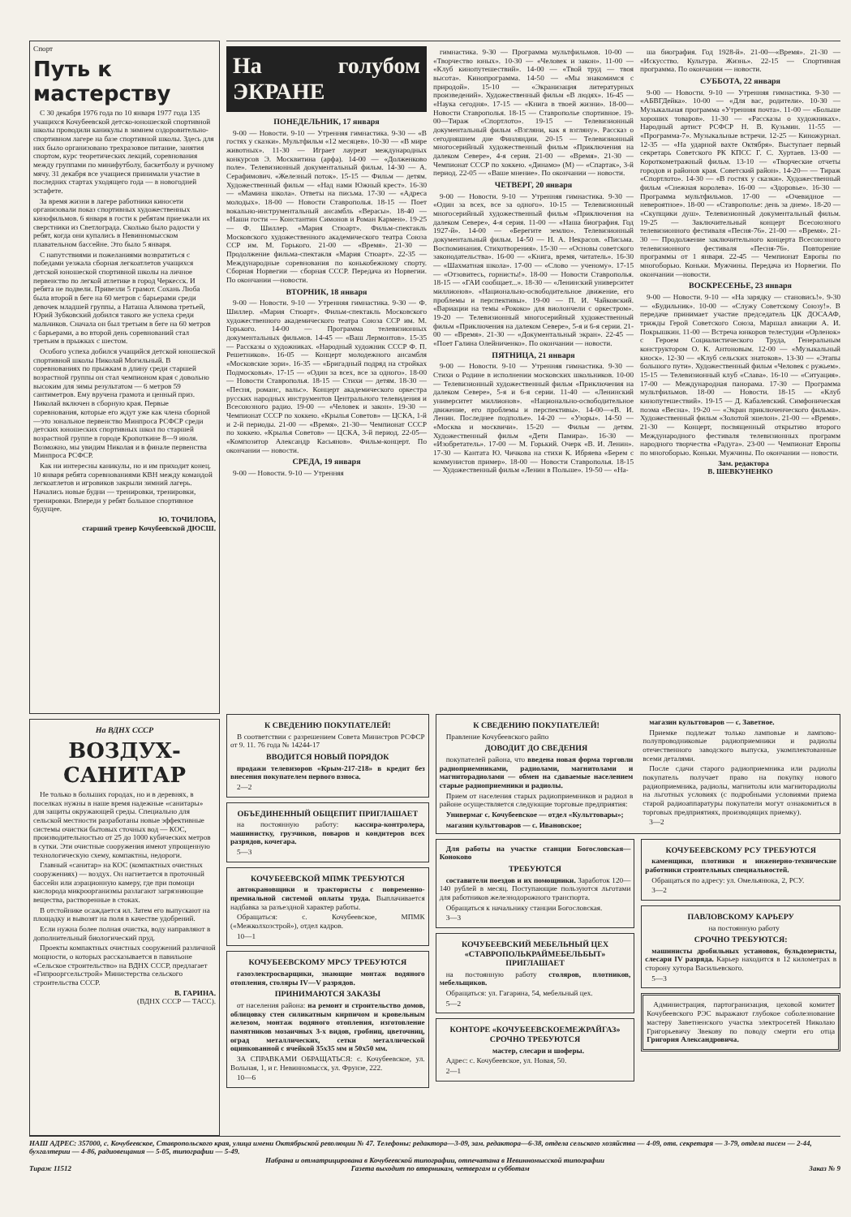Спорт
Путь к мастерству
С 30 декабря 1976 года по 10 января 1977 года 135 учащихся Кочубеевской детско-юношеской спортивной школы проводили каникулы в зимнем оздоровительно-спортивном лагере на базе спортивной школы. Здесь для них было организовано трехразовое питание, занятия спортом, курс теоретических лекций, соревнования между группами по минифутболу, баскетболу и ручному мячу. 31 декабря все учащиеся принимали участие в последних стартах уходящего года — в новогодней эстафете.
За время жизни в лагере работники киносети организовали показ спортивных художественных кинофильмов. 6 января в гости к ребятам приезжали их сверстники из Светлограда. Сколько было радости у ребят, когда они купались в Невинномысском плавательном бассейне. Это было 5 января.
С напутствиями и пожеланиями возвратиться с победами уезжала сборная легкоатлетов учащихся детской юношеской спортивной школы на личное первенство по легкой атлетике в город Черкесск. И ребята не подвели. Привезли 5 грамот. Сохань Люба была второй в беге на 60 метров с барьерами среди девочек младшей группы, а Наташа Алимова третьей, Юрий Зубковский добился такого же успеха среди мальчиков. Сначала он был третьим в беге на 60 метров с барьерами, а во второй день соревнований стал третьим в прыжках с шестом.
Особого успеха добился учащийся детской юношеской спортивной школы Николай Могильный. В соревнованиях по прыжкам в длину среди старшей возрастной группы он стал чемпионом края с довольно высоким для зимы результатом — 6 метров 59 сантиметров. Ему вручена грамота и ценный приз. Николай включен в сборную края. Первые соревнования, которые его ждут уже как члена сборной —это зональное первенство Минпроса РСФСР среди детских юношеских спортивных школ по старшей возрастной группе в городе Кропоткине 8—9 июля. Возможно, мы увидим Николая и в финале первенства Минпроса РСФСР.
Как ни интересны каникулы, но и им приходит конец. 10 января ребята соревнованиями КВН между командой легкоатлетов и игровиков закрыли зимний лагерь. Начались новые будни — тренировки, тренировки, тренировки. Впереди у ребят большое спортивное будущее.
Ю. ТОЧИЛОВА,
старший тренер Кочубеевской ДЮСШ.
На голубом ЭКРАНЕ
ПОНЕДЕЛЬНИК, 17 января
9-00 — Новости. 9-10 — Утренняя гимнастика. 9-30 — «В гостях у сказки». Мультфильм «12 месяцев». 10-30 — «В мире животных». 11-30 — Играет лауреат международных конкурсов Э. Москвитина (арфа). 14-00 — «Долженково поле». Телевизионный документальный фильм. 14-30 — А. Серафимович. «Железный поток». 15-15 — Фильм — детям. Художественный фильм — «Над нами Южный крест». 16-30 — «Мамина школа». Ответы на письма. 17-30 — «Адреса молодых». 18-00 — Новости Ставрополья. 18-15 — Поет вокально-инструментальный ансамбль «Верасы». 18-40 — «Наши гости — Константин Симонов и Роман Кармен». 19-25 — Ф. Шиллер. «Мария Стюарт». Фильм-спектакль Московского художественного академического театра Союза ССР им. М. Горького. 21-00 — «Время». 21-30 — Продолжение фильма-спектакля «Мария Стюарт». 22-35 — Международные соревнования по конькобежному спорту. Сборная Норвегии — сборная СССР. Передача из Норвегии. По окончании —новости.
ВТОРНИК, 18 января
9-00 — Новости. 9-10 — Утренняя гимнастика. 9-30 — Ф. Шиллер. «Мария Стюарт». Фильм-спектакль Московского художественного академического театра Союза ССР им. М. Горького. 14-00 — Программа телевизионных документальных фильмов. 14-45 — «Ваш Лермонтов». 15-35 — Рассказы о художниках. «Народный художник СССР Ф. П. Решетников». 16-05 — Концерт молодежного ансамбля «Московские зори». 16-35 — «Бригадный подряд на стройках Подмосковья». 17-15 — «Один за всех, все за одного». 18-00 — Новости Ставрополья. 18-15 — Стихи — детям. 18-30 — «Песня, романс, вальс». Концерт академического оркестра русских народных инструментов Центрального телевидения и Всесоюзного радио. 19-00 — «Человек и закон». 19-30 — Чемпионат СССР по хоккею. «Крылья Советов» — ЦСКА, 1-й и 2-й периоды. 21-00 — «Время». 21-30— Чемпионат СССР по хоккею. «Крылья Советов» — ЦСКА, 3-й период. 22-05— «Композитор Александр Касьянов». Фильм-концерт. По окончании — новости.
СРЕДА, 19 января
9-00 — Новости. 9-10 — Утренняя
гимнастика. 9-30 — Программа мультфильмов. 10-00 — «Творчество юных». 10-30 — «Человек и закон». 11-00 — «Клуб кинопутешествий». 14-00 — «Твой труд — твоя высота». Кинопрограмма. 14-50 — «Мы знакомимся с природой». 15-10 — «Экранизация литературных произведений». Художественный фильм «В людях». 16-45 — «Наука сегодня». 17-15 — «Книга в твоей жизни». 18-00— Новости Ставрополья. 18-15 — Ставрополье спортивное. 19-00—Тираж «Спортлото». 19-15 — Телевизионный документальный фильм «Взгляни, как я взгляну». Рассказ о сегодняшнем дне Финляндии. 20-15 — Телевизионный многосерийный художественный фильм «Приключения на далеком Севере», 4-я серия. 21-00 — «Время». 21-30 — Чемпионат СССР по хоккею. «Динамо» (М) — «Спартак», 3-й период. 22-05 — «Ваше мнение». По окончании — новости.
ЧЕТВЕРГ, 20 января
9-00 — Новости. 9-10 — Утренняя гимнастика. 9-30 — «Один за всех, все за одного». 10-15 — Телевизионный многосерийный художественный фильм «Приключения на далеком Севере», 4-я серия. 11-00 — «Наша биография. Год 1927-й». 14-00 — «Берегите землю». Телевизионный документальный фильм. 14-50 — Н. А. Некрасов. «Письма. Воспоминания. Стихотворения». 15-30 — «Основы советского законодательства». 16-00 — «Книга, время, читатель». 16-30 — «Шахматная школа». 17-00 — «Слово — ученому». 17-15 — «Отзовитесь, горнисты!». 18-00 — Новости Ставрополья. 18-15 — «ГАИ сообщает...». 18-30 — «Ленинский университет миллионов». «Национально-освободительное движение, его проблемы и перспективы». 19-00 — П. И. Чайковский. «Вариации на темы «Рококо» для виолончели с оркестром». 19-20 — Телевизионный многосерийный художественный фильм «Приключения на далеком Севере», 5-я и 6-я серии. 21-00 — «Время». 21-30 — «Документальный экран». 22-45 — «Поет Галина Олейниченко». По окончании — новости.
ПЯТНИЦА, 21 января
9-00 — Новости. 9-10 — Утренняя гимнастика. 9-30 — Стихи о Родине в исполнении московских школьников. 10-00 — Телевизионный художественный фильм «Приключения на далеком Севере», 5-я и 6-я серии. 11-40 — «Ленинский университет миллионов». «Национально-освободительное движение, его проблемы и перспективы». 14-00—«В. И. Ленин. Последнее подполье». 14-20 — «Узоры». 14-50 — «Москва и москвичи». 15-20 — Фильм — детям. Художественный фильм «Дети Памира». 16-30 — «Изобретатель». 17-00 — М. Горький. Очерк «В. И. Ленин». 17-30 — Кантата Ю. Чичкова на стихи К. Ибряева «Берем с коммунистов пример». 18-00 — Новости Ставрополья. 18-15 — Художественный фильм «Ленин в Польше». 19-50 — «На-
ша биография. Год 1928-й». 21-00—«Время». 21-30 — «Искусство. Культура. Жизнь». 22-15 — Спортивная программа. По окончании — новости.
СУББОТА, 22 января
9-00 — Новости. 9-10 — Утренняя гимнастика. 9-30 — «АБВГДейка». 10-00 — «Для вас, родители». 10-30 — Музыкальная программа «Утренняя почта». 11-00 — «Больше хороших товаров». 11-30 — «Рассказы о художниках». Народный артист РСФСР Н. В. Кузьмин. 11-55 — «Программа-7». Музыкальные встречи. 12-25 — Киножурнал. 12-35 — «На ударной вахте Октября». Выступает первый секретарь Советского РК КПСС Г. С. Хуртаев. 13-00 — Короткометражный фильм. 13-10 — «Творческие отчеты городов и районов края. Советский район». 14-20— — Тираж «Спортлото». 14-30 — «В гостях у сказки». Художественный фильм «Снежная королева». 16-00 — «Здоровье». 16-30 — Программа мультфильмов. 17-00 — «Очевидное — невероятное». 18-00 — «Ставрополье: день за днем». 18-20 — «Скупщики душ». Телевизионный документальный фильм. 19-25 — Заключительный концерт Всесоюзного телевизионного фестиваля «Песня-76». 21-00 — «Время». 21-30 — Продолжение заключительного концерта Всесоюзного телевизионного фестиваля «Песня-76». Повторение программы от 1 января. 22-45 — Чемпионат Европы по многоборью. Коньки. Мужчины. Передача из Норвегии. По окончании —новости.
ВОСКРЕСЕНЬЕ, 23 января
9-00 — Новости. 9-10 — «На зарядку — становись!». 9-30 — «Будильник». 10-00 — «Служу Советскому Союзу!». В передаче принимает участие председатель ЦК ДОСААФ, трижды Герой Советского Союза, Маршал авиации А. И. Покрышкин. 11-00 — Встреча юнкоров телестудии «Орленок» с Героем Социалистического Труда, Генеральным конструктором О. К. Антоновым. 12-00 — «Музыкальный киоск». 12-30 — «Клуб сельских знатоков». 13-30 — «Этапы большого пути». Художественный фильм «Человек с ружьем». 15-15 — Телевизионный клуб «Слава». 16-10 — «Ситуация». 17-00 — Международная панорама. 17-30 — Программа мультфильмов. 18-00 — Новости. 18-15 — «Клуб кинопутешествий». 19-15 — Д. Кабалевский. Симфоническая поэма «Весна». 19-20 — «Экран приключенческого фильма». Художественный фильм «Золотой эшелон». 21-00 — «Время». 21-30 — Концерт, посвященный открытию второго Международного фестиваля телевизионных программ народного творчества «Радуга». 23-00 — Чемпионат Европы по многоборью. Коньки. Мужчины. По окончании — новости.
Зам. редактора
В. ШЕВКУНЕНКО
На ВДНХ СССР
ВОЗДУХ-САНИТАР
Не только в больших городах, но и в деревнях, в поселках нужны в наше время надежные «санитары» для защиты окружающей среды. Специально для сельской местности разработаны новые эффективные системы очистки бытовых сточных вод — КОС, производительностью от 25 до 1000 кубических метров в сутки. Эти очистные сооружения имеют упрощенную технологическую схему, компактны, недороги.
Главный «санитар» на КОС (компактных очистных сооружениях) — воздух. Он нагнетается в проточный бассейн или аэрационную камеру, где при помощи кислорода микроорганизмы разлагают загрязняющие вещества, растворенные в стоках.
В отстойнике осаждается ил. Затем его выпускают на площадку и вывозят на поля в качестве удобрений.
Если нужна более полная очистка, воду направляют в дополнительный биологический пруд.
Проекты компактных очистных сооружений различной мощности, о которых рассказывается в павильоне «Сельское строительство» на ВДНХ СССР, предлагает «Гипрооргсельстрой» Министерства сельского строительства СССР.
В. ГАРИНА.
(ВДНХ СССР — ТАСС).
К СВЕДЕНИЮ ПОКУПАТЕЛЕЙ!
В соответствии с разрешением Совета Министров РСФСР от 9. 11. 76 года № 14244-17
ВВОДИТСЯ НОВЫЙ ПОРЯДОК
продажи телевизоров «Крым-217-218» в кредит без внесения покупателем первого взноса.
2—2
ОБЪЕДИНЕННЫЙ ОБЩЕПИТ ПРИГЛАШАЕТ
на постоянную работу: кассира-контролера, машинистку, грузчиков, поваров и кондитеров всех разрядов, кочегара.
5—3
КОЧУБЕЕВСКОЙ МПМК ТРЕБУЮТСЯ
автокрановщики и трактористы с повременно-премиальной системой оплаты труда. Выплачивается надбавка за разъездной характер работы.
Обращаться: с. Кочубеевское, МПМК («Межколхозстрой»), отдел кадров.
10—1
КОЧУБЕЕВСКОМУ МРСУ ТРЕБУЮТСЯ
газоэлектросварщики, знающие монтаж водяного отопления, столяры IV—V разрядов.
ПРИНИМАЮТСЯ ЗАКАЗЫ
от населения района: на ремонт и строительство домов, облицовку стен силикатным кирпичом и кровельным железом, монтаж водяного отопления, изготовление памятников мозаичных 3-х видов, гробниц, цветочниц, оград металлических, сетки металлической оцинкованной с ячейкой 35х35 мм и 50х50 мм.
ЗА СПРАВКАМИ ОБРАЩАТЬСЯ: с. Кочубеевское, ул. Вольная, 1, и г. Невинномысск, ул. Фрунзе, 222.
10—6
К СВЕДЕНИЮ ПОКУПАТЕЛЕЙ!
Правление Кочубеевского райпо
ДОВОДИТ ДО СВЕДЕНИЯ
покупателей района, что введена новая форма торговли радиоприемниками, радиолами, магнитолами и магниторадиолами — обмен на сдаваемые населением старые радиоприемники и радиолы.
Прием от населения старых радиоприемников и радиол в районе осуществляется следующие торговые предприятия:
Универмаг с. Кочубеевское — отдел «Культтовары»;
магазин культтоваров — с. Ивановское;
магазин культтоваров — с. Заветное.
Приемке подлежат только ламповые и лампово-полупроводниковые радиоприемники и радиолы отечественного заводского выпуска, укомплектованные всеми деталями.
После сдачи старого радиоприемника или радиолы покупатель получает право на покупку нового радиоприемника, радиолы, магнитолы или магниторадиолы на льготных условиях (с подробными условиями приема старой радиоаппаратуры покупатели могут ознакомиться в торговых предприятиях, производящих приемку).
3—2
Для работы на участке станции Богословская— Коноково
ТРЕБУЮТСЯ
составители поездов и их помощники. Заработок 120—140 рублей в месяц. Поступающие пользуются льготами для работников железнодорожного транспорта.
Обращаться к начальнику станции Богословская.
3—3
КОЧУБЕЕВСКИЙ МЕБЕЛЬНЫЙ ЦЕХ «СТАВРОПОЛЬКРАЙМЕБЕЛЬБЫТ» ПРИГЛАШАЕТ
на постоянную работу столяров, плотников, мебельщиков.
Обращаться: ул. Гагарина, 54, мебельный цех.
5—2
КОНТОРЕ «КОЧУБЕЕВСКОЕМЕЖРАЙГАЗ» СРОЧНО ТРЕБУЮТСЯ
мастер, слесари и шоферы.
Адрес: с. Кочубеевское, ул. Новая, 50.
2—1
КОЧУБЕЕВСКОМУ РСУ ТРЕБУЮТСЯ
каменщики, плотники и инженерно-технические работники строительных специальностей.
Обращаться по адресу: ул. Омельянюка, 2, РСУ.
3—2
ПАВЛОВСКОМУ КАРЬЕРУ
на постоянную работу
СРОЧНО ТРЕБУЮТСЯ:
машинисты дробильных установок, бульдозеристы, слесари IV разряда. Карьер находится в 12 километрах в сторону хутора Васильевского.
5—3
Администрация, партогранизация, цеховой комитет Кочубеевского РЭС выражают глубокое соболезнование мастеру Заветненского участка электросетей Николаю Григорьевичу Звекову по поводу смерти его отца Григория Александровича.
НАШ АДРЕС: 357000, с. Кочубеевское, Ставропольского края, улица имени Октябрьской революции № 47. Телефоны: редактора—3-09, зам. редактора—6-38, отдела сельского хозяйства — 4-09, отв. секретаря — 3-79, отдела писем — 2-44, бухгалтерии — 4-86, радиовещания — 5-05, типографии — 5-49.
Набрана и отматрицирована в Кочубеевской типографии, отпечатана в Невинномысской типографии
Тираж 11512 Газета выходит по вторникам, четвергам и субботам Заказ № 9